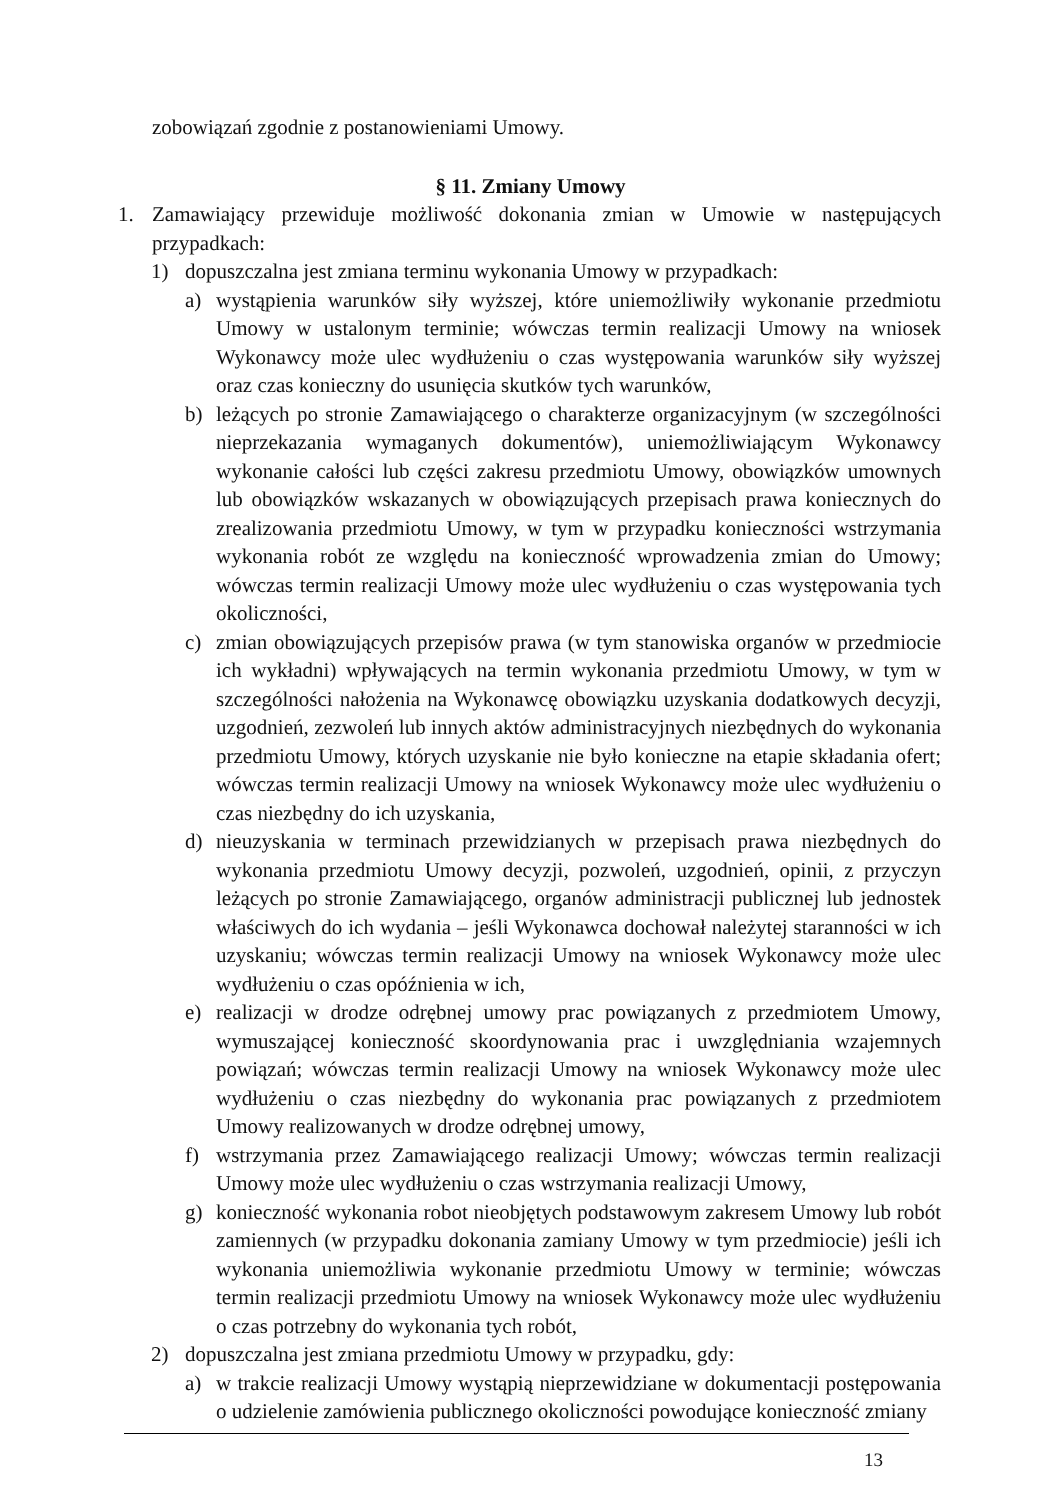zobowiązań zgodnie z postanowieniami Umowy.
§ 11. Zmiany Umowy
1. Zamawiający przewiduje możliwość dokonania zmian w Umowie w następujących przypadkach:
1) dopuszczalna jest zmiana terminu wykonania Umowy w przypadkach:
a) wystąpienia warunków siły wyższej, które uniemożliwiły wykonanie przedmiotu Umowy w ustalonym terminie; wówczas termin realizacji Umowy na wniosek Wykonawcy może ulec wydłużeniu o czas występowania warunków siły wyższej oraz czas konieczny do usunięcia skutków tych warunków,
b) leżących po stronie Zamawiającego o charakterze organizacyjnym (w szczególności nieprzekazania wymaganych dokumentów), uniemożliwiającym Wykonawcy wykonanie całości lub części zakresu przedmiotu Umowy, obowiązków umownych lub obowiązków wskazanych w obowiązujących przepisach prawa koniecznych do zrealizowania przedmiotu Umowy, w tym w przypadku konieczności wstrzymania wykonania robót ze względu na konieczność wprowadzenia zmian do Umowy; wówczas termin realizacji Umowy może ulec wydłużeniu o czas występowania tych okoliczności,
c) zmian obowiązujących przepisów prawa (w tym stanowiska organów w przedmiocie ich wykładni) wpływających na termin wykonania przedmiotu Umowy, w tym w szczególności nałożenia na Wykonawcę obowiązku uzyskania dodatkowych decyzji, uzgodnień, zezwoleń lub innych aktów administracyjnych niezbędnych do wykonania przedmiotu Umowy, których uzyskanie nie było konieczne na etapie składania ofert; wówczas termin realizacji Umowy na wniosek Wykonawcy może ulec wydłużeniu o czas niezbędny do ich uzyskania,
d) nieuzyskania w terminach przewidzianych w przepisach prawa niezbędnych do wykonania przedmiotu Umowy decyzji, pozwoleń, uzgodnień, opinii, z przyczyn leżących po stronie Zamawiającego, organów administracji publicznej lub jednostek właściwych do ich wydania – jeśli Wykonawca dochował należytej staranności w ich uzyskaniu; wówczas termin realizacji Umowy na wniosek Wykonawcy może ulec wydłużeniu o czas opóźnienia w ich,
e) realizacji w drodze odrębnej umowy prac powiązanych z przedmiotem Umowy, wymuszającej konieczność skoordynowania prac i uwzględniania wzajemnych powiązań; wówczas termin realizacji Umowy na wniosek Wykonawcy może ulec wydłużeniu o czas niezbędny do wykonania prac powiązanych z przedmiotem Umowy realizowanych w drodze odrębnej umowy,
f) wstrzymania przez Zamawiającego realizacji Umowy; wówczas termin realizacji Umowy może ulec wydłużeniu o czas wstrzymania realizacji Umowy,
g) konieczność wykonania robot nieobjętych podstawowym zakresem Umowy lub robót zamiennych (w przypadku dokonania zamiany Umowy w tym przedmiocie) jeśli ich wykonania uniemożliwia wykonanie przedmiotu Umowy w terminie; wówczas termin realizacji przedmiotu Umowy na wniosek Wykonawcy może ulec wydłużeniu o czas potrzebny do wykonania tych robót,
2) dopuszczalna jest zmiana przedmiotu Umowy w przypadku, gdy:
a) w trakcie realizacji Umowy wystąpią nieprzewidziane w dokumentacji postępowania o udzielenie zamówienia publicznego okoliczności powodujące konieczność zmiany
13